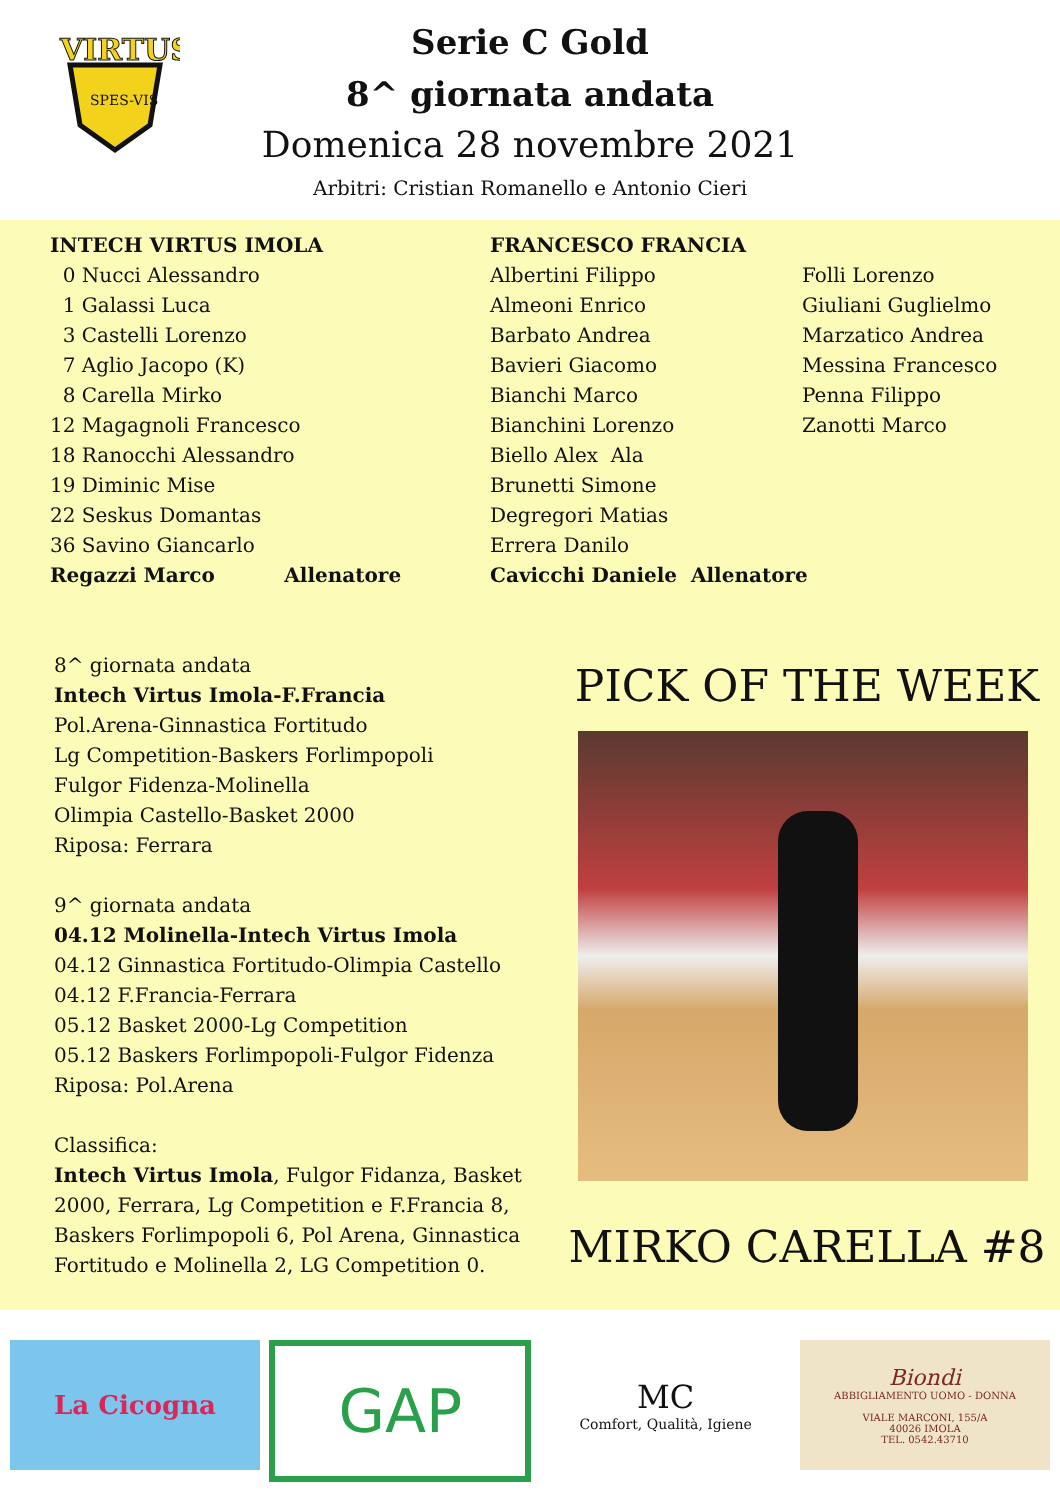VIRTUS
SPES-VIS
Serie C Gold
8^ giornata andata
Domenica 28 novembre 2021
Arbitri: Cristian Romanello e Antonio Cieri
INTECH VIRTUS IMOLA
0 Nucci Alessandro
1 Galassi Luca
3 Castelli Lorenzo
7 Aglio Jacopo (K)
8 Carella Mirko
12 Magagnoli Francesco
18 Ranocchi Alessandro
19 Diminic Mise
22 Seskus Domantas
36 Savino Giancarlo
Regazzi Marco Allenatore
FRANCESCO FRANCIA
Albertini Filippo
Almeoni Enrico
Barbato Andrea
Bavieri Giacomo
Bianchi Marco
Bianchini Lorenzo
Biello Alex Ala
Brunetti Simone
Degregori Matias
Errera Danilo
Cavicchi Daniele Allenatore
Folli Lorenzo
Giuliani Guglielmo
Marzatico Andrea
Messina Francesco
Penna Filippo
Zanotti Marco
8^ giornata andata
Intech Virtus Imola-F.Francia
Pol.Arena-Ginnastica Fortitudo
Lg Competition-Baskers Forlimpopoli
Fulgor Fidenza-Molinella
Olimpia Castello-Basket 2000
Riposa: Ferrara
9^ giornata andata
04.12 Molinella-Intech Virtus Imola
04.12 Ginnastica Fortitudo-Olimpia Castello
04.12 F.Francia-Ferrara
05.12 Basket 2000-Lg Competition
05.12 Baskers Forlimpopoli-Fulgor Fidenza
Riposa: Pol.Arena
Classifica:
Intech Virtus Imola, Fulgor Fidanza, Basket 2000, Ferrara, Lg Competition e F.Francia 8, Baskers Forlimpopoli 6, Pol Arena, Ginnastica Fortitudo e Molinella 2, LG Competition 0.
PICK OF THE WEEK
MIRKO CARELLA #8
La Cicogna
GAP
MC
Comfort, Qualità, Igiene
Biondi
ABBIGLIAMENTO UOMO - DONNA
VIALE MARCONI, 155/A
40026 IMOLA
TEL. 0542.43710